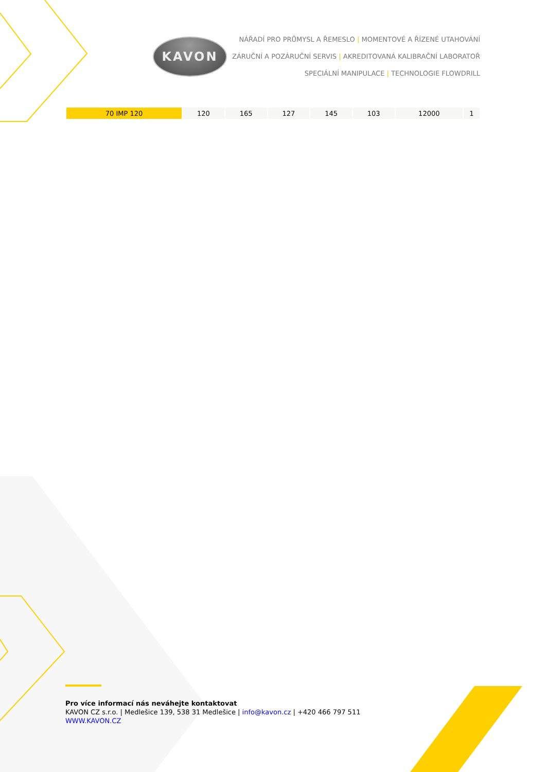KAVON
NÁŘADÍ PRO PRŮMYSL A ŘEMESLO | MOMENTOVÉ A ŘÍZENÉ UTAHOVÁNÍ
ZÁRUČNÍ A POZÁRUČNÍ SERVIS | AKREDITOVANÁ KALIBRAČNÍ LABORATOŘ
SPECIÁLNÍ MANIPULACE | TECHNOLOGIE FLOWDRILL
| 70 IMP 120 | 120 | 165 | 127 | 145 | 103 | 12000 | 1 |
Pro více informací nás neváhejte kontaktovat
KAVON CZ s.r.o. | Medlešice 139, 538 31 Medlešice | info@kavon.cz | +420 466 797 511
WWW.KAVON.CZ